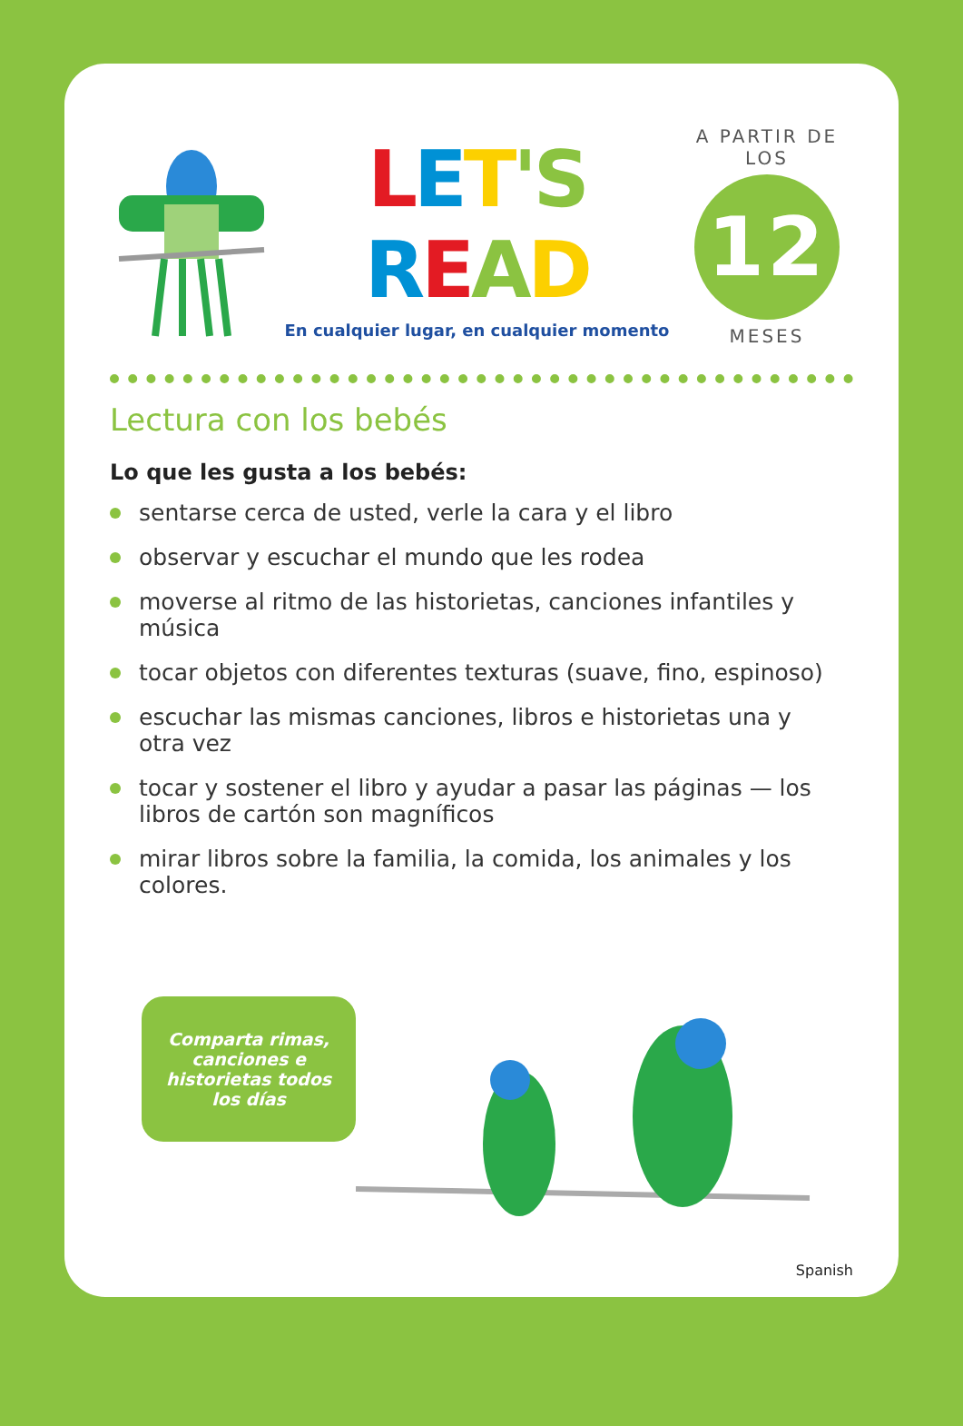LET'S READ
En cualquier lugar, en cualquier momento
A PARTIR DE LOS
12
MESES
Lectura con los bebés
Lo que les gusta a los bebés:
sentarse cerca de usted, verle la cara y el libro
observar y escuchar el mundo que les rodea
moverse al ritmo de las historietas, canciones infantiles y música
tocar objetos con diferentes texturas (suave, fino, espinoso)
escuchar las mismas canciones, libros e historietas una y
otra vez
tocar y sostener el libro y ayudar a pasar las páginas — los libros de cartón son magníficos
mirar libros sobre la familia, la comida, los animales y los
colores.
Comparta rimas,
canciones e
historietas todos
los días
Spanish